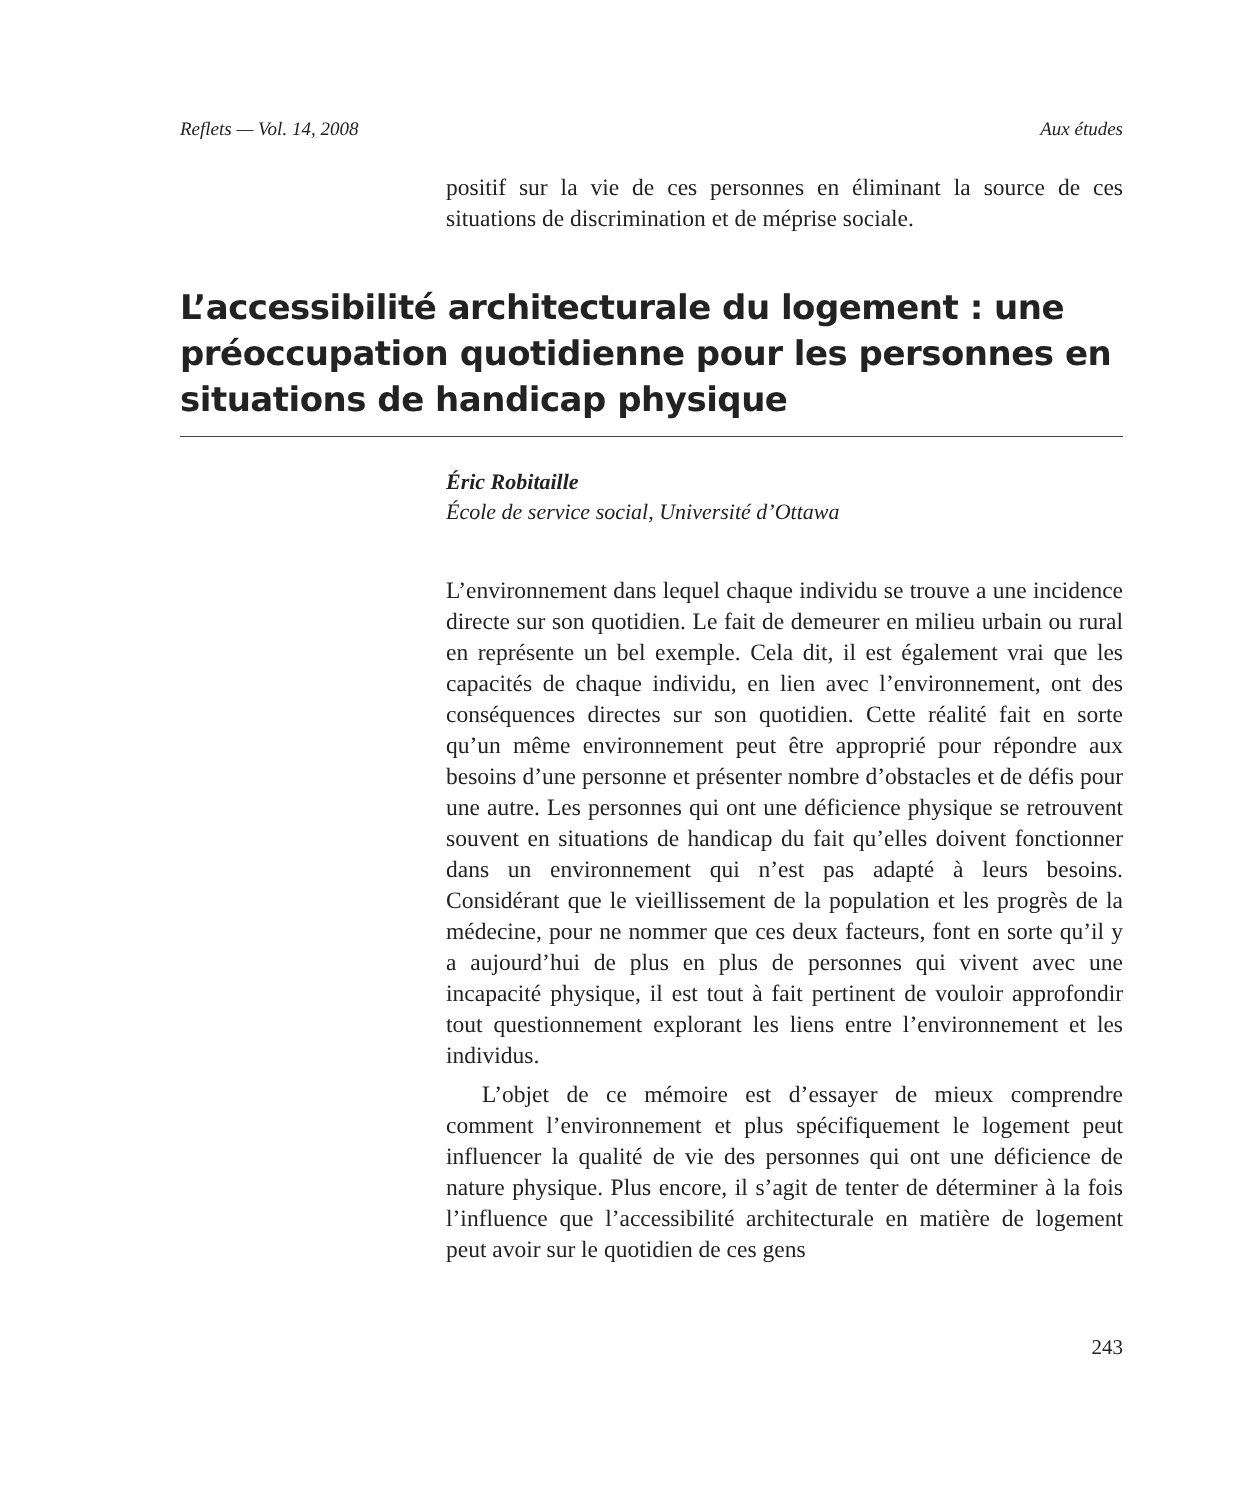Reflets — Vol. 14, 2008 Aux études
positif sur la vie de ces personnes en éliminant la source de ces situations de discrimination et de méprise sociale.
L’accessibilité architecturale du logement : une préoccupation quotidienne pour les personnes en situations de handicap physique
Éric Robitaille
École de service social, Université d’Ottawa
L’environnement dans lequel chaque individu se trouve a une incidence directe sur son quotidien. Le fait de demeurer en milieu urbain ou rural en représente un bel exemple. Cela dit, il est également vrai que les capacités de chaque individu, en lien avec l’environnement, ont des conséquences directes sur son quotidien. Cette réalité fait en sorte qu’un même environnement peut être approprié pour répondre aux besoins d’une personne et présenter nombre d’obstacles et de défis pour une autre. Les personnes qui ont une déficience physique se retrouvent souvent en situations de handicap du fait qu’elles doivent fonctionner dans un environnement qui n’est pas adapté à leurs besoins. Considérant que le vieillissement de la population et les progrès de la médecine, pour ne nommer que ces deux facteurs, font en sorte qu’il y a aujourd’hui de plus en plus de personnes qui vivent avec une incapacité physique, il est tout à fait pertinent de vouloir approfondir tout questionnement explorant les liens entre l’environnement et les individus.
L’objet de ce mémoire est d’essayer de mieux comprendre comment l’environnement et plus spécifiquement le logement peut influencer la qualité de vie des personnes qui ont une déficience de nature physique. Plus encore, il s’agit de tenter de déterminer à la fois l’influence que l’accessibilité architecturale en matière de logement peut avoir sur le quotidien de ces gens
243